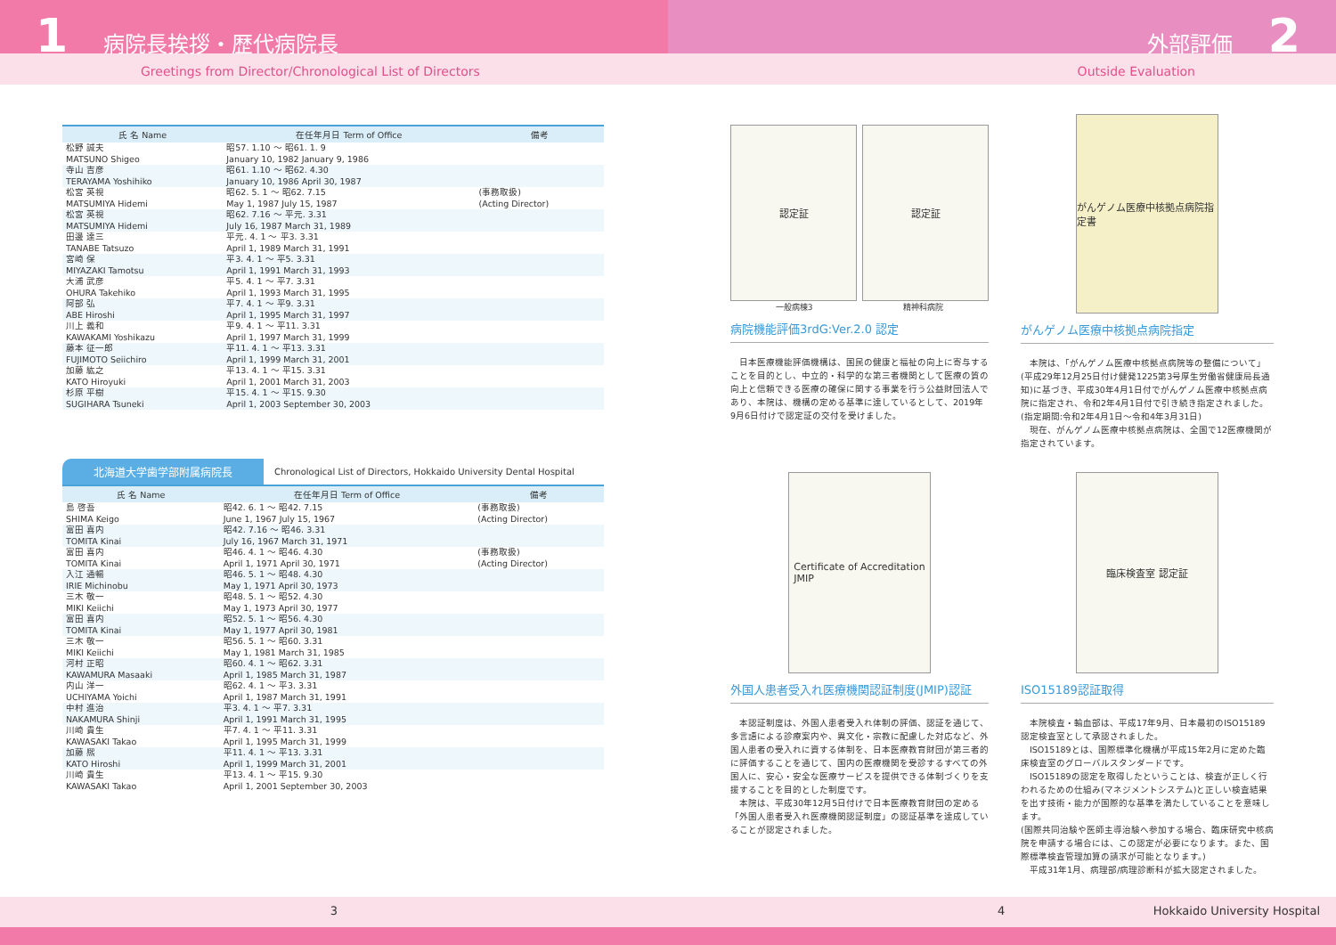1 病院長挨拶・歴代病院長
Greetings from Director/Chronological List of Directors
外部評価 2
Outside Evaluation
| 氏 名 Name | 在任年月日 Term of Office | 備考 |
| --- | --- | --- |
| 松野 誠夫 MATSUNO Shigeo | 昭57. 1.10 ～ 昭61. 1. 9 January 10, 1982 January 9, 1986 | |
| 寺山 吉彦 TERAYAMA Yoshihiko | 昭61. 1.10 ～ 昭62. 4.30 January 10, 1986 April 30, 1987 | |
| 松宮 英視 MATSUMIYA Hidemi | 昭62. 5. 1 ～ 昭62. 7.15 May 1, 1987 July 15, 1987 | (事務取扱) (Acting Director) |
| 松宮 英視 MATSUMIYA Hidemi | 昭62. 7.16 ～ 平元. 3.31 July 16, 1987 March 31, 1989 | |
| 田邊 達三 TANABE Tatsuzo | 平元. 4. 1 ～ 平3. 3.31 April 1, 1989 March 31, 1991 | |
| 宮崎 保 MIYAZAKI Tamotsu | 平3. 4. 1 ～ 平5. 3.31 April 1, 1991 March 31, 1993 | |
| 大浦 武彦 OHURA Takehiko | 平5. 4. 1 ～ 平7. 3.31 April 1, 1993 March 31, 1995 | |
| 阿部 弘 ABE Hiroshi | 平7. 4. 1 ～ 平9. 3.31 April 1, 1995 March 31, 1997 | |
| 川上 義和 KAWAKAMI Yoshikazu | 平9. 4. 1 ～ 平11. 3.31 April 1, 1997 March 31, 1999 | |
| 藤本 征一郎 FUJIMOTO Seiichiro | 平11. 4. 1 ～ 平13. 3.31 April 1, 1999 March 31, 2001 | |
| 加藤 紘之 KATO Hiroyuki | 平13. 4. 1 ～ 平15. 3.31 April 1, 2001 March 31, 2003 | |
| 杉原 平樹 SUGIHARA Tsuneki | 平15. 4. 1 ～ 平15. 9.30 April 1, 2003 September 30, 2003 | |
北海道大学歯学部附属病院長 Chronological List of Directors, Hokkaido University Dental Hospital
| 氏 名 Name | 在任年月日 Term of Office | 備考 |
| --- | --- | --- |
| 島 啓吾 SHIMA Keigo | 昭42. 6. 1 ～ 昭42. 7.15 June 1, 1967 July 15, 1967 | (事務取扱) (Acting Director) |
| 富田 喜内 TOMITA Kinai | 昭42. 7.16 ～ 昭46. 3.31 July 16, 1967 March 31, 1971 | |
| 富田 喜内 TOMITA Kinai | 昭46. 4. 1 ～ 昭46. 4.30 April 1, 1971 April 30, 1971 | (事務取扱) (Acting Director) |
| 入江 通暢 IRIE Michinobu | 昭46. 5. 1 ～ 昭48. 4.30 May 1, 1971 April 30, 1973 | |
| 三木 敬一 MIKI Keiichi | 昭48. 5. 1 ～ 昭52. 4.30 May 1, 1973 April 30, 1977 | |
| 富田 喜内 TOMITA Kinai | 昭52. 5. 1 ～ 昭56. 4.30 May 1, 1977 April 30, 1981 | |
| 三木 敬一 MIKI Keiichi | 昭56. 5. 1 ～ 昭60. 3.31 May 1, 1981 March 31, 1985 | |
| 河村 正昭 KAWAMURA Masaaki | 昭60. 4. 1 ～ 昭62. 3.31 April 1, 1985 March 31, 1987 | |
| 内山 洋一 UCHIYAMA Yoichi | 昭62. 4. 1 ～ 平3. 3.31 April 1, 1987 March 31, 1991 | |
| 中村 進治 NAKAMURA Shinji | 平3. 4. 1 ～ 平7. 3.31 April 1, 1991 March 31, 1995 | |
| 川崎 貴生 KAWASAKI Takao | 平7. 4. 1 ～ 平11. 3.31 April 1, 1995 March 31, 1999 | |
| 加藤 熈 KATO Hiroshi | 平11. 4. 1 ～ 平13. 3.31 April 1, 1999 March 31, 2001 | |
| 川崎 貴生 KAWASAKI Takao | 平13. 4. 1 ～ 平15. 9.30 April 1, 2001 September 30, 2003 | |
認定証 認定証
一般病棟3 精神科病院
病院機能評価3rdG:Ver.2.0 認定
　日本医療機能評価機構は、国民の健康と福祉の向上に寄与することを目的とし、中立的・科学的な第三者機関として医療の質の向上と信頼できる医療の確保に関する事業を行う公益財団法人であり、本院は、機構の定める基準に達しているとして、2019年9月6日付けで認定証の交付を受けました。
がんゲノム医療中核拠点病院指定書
がんゲノム医療中核拠点病院指定
　本院は、「がんゲノム医療中核拠点病院等の整備について」(平成29年12月25日付け健発1225第3号厚生労働省健康局長通知)に基づき、平成30年4月1日付でがんゲノム医療中核拠点病院に指定され、令和2年4月1日付で引き続き指定されました。(指定期間:令和2年4月1日～令和4年3月31日)
　現在、がんゲノム医療中核拠点病院は、全国で12医療機関が指定されています。
Certificate of Accreditation
JMIP
外国人患者受入れ医療機関認証制度(JMIP)認証
　本認証制度は、外国人患者受入れ体制の評価、認証を通じて、多言語による診療案内や、異文化・宗教に配慮した対応など、外国人患者の受入れに資する体制を、日本医療教育財団が第三者的に評価することを通じて、国内の医療機関を受診するすべての外国人に、安心・安全な医療サービスを提供できる体制づくりを支援することを目的とした制度です。
　本院は、平成30年12月5日付けで日本医療教育財団の定める「外国人患者受入れ医療機関認証制度」の認証基準を達成していることが認定されました。
臨床検査室 認定証
ISO15189認証取得
　本院検査・輸血部は、平成17年9月、日本最初のISO15189認定検査室として承認されました。
　ISO15189とは、国際標準化機構が平成15年2月に定めた臨床検査室のグローバルスタンダードです。
　ISO15189の認定を取得したということは、検査が正しく行われるための仕組み(マネジメントシステム)と正しい検査結果を出す技術・能力が国際的な基準を満たしていることを意味します。
(国際共同治験や医師主導治験へ参加する場合、臨床研究中核病院を申請する場合には、この認定が必要になります。また、国際標準検査管理加算の請求が可能となります。)
　平成31年1月、病理部/病理診断科が拡大認定されました。
3 4 Hokkaido University Hospital